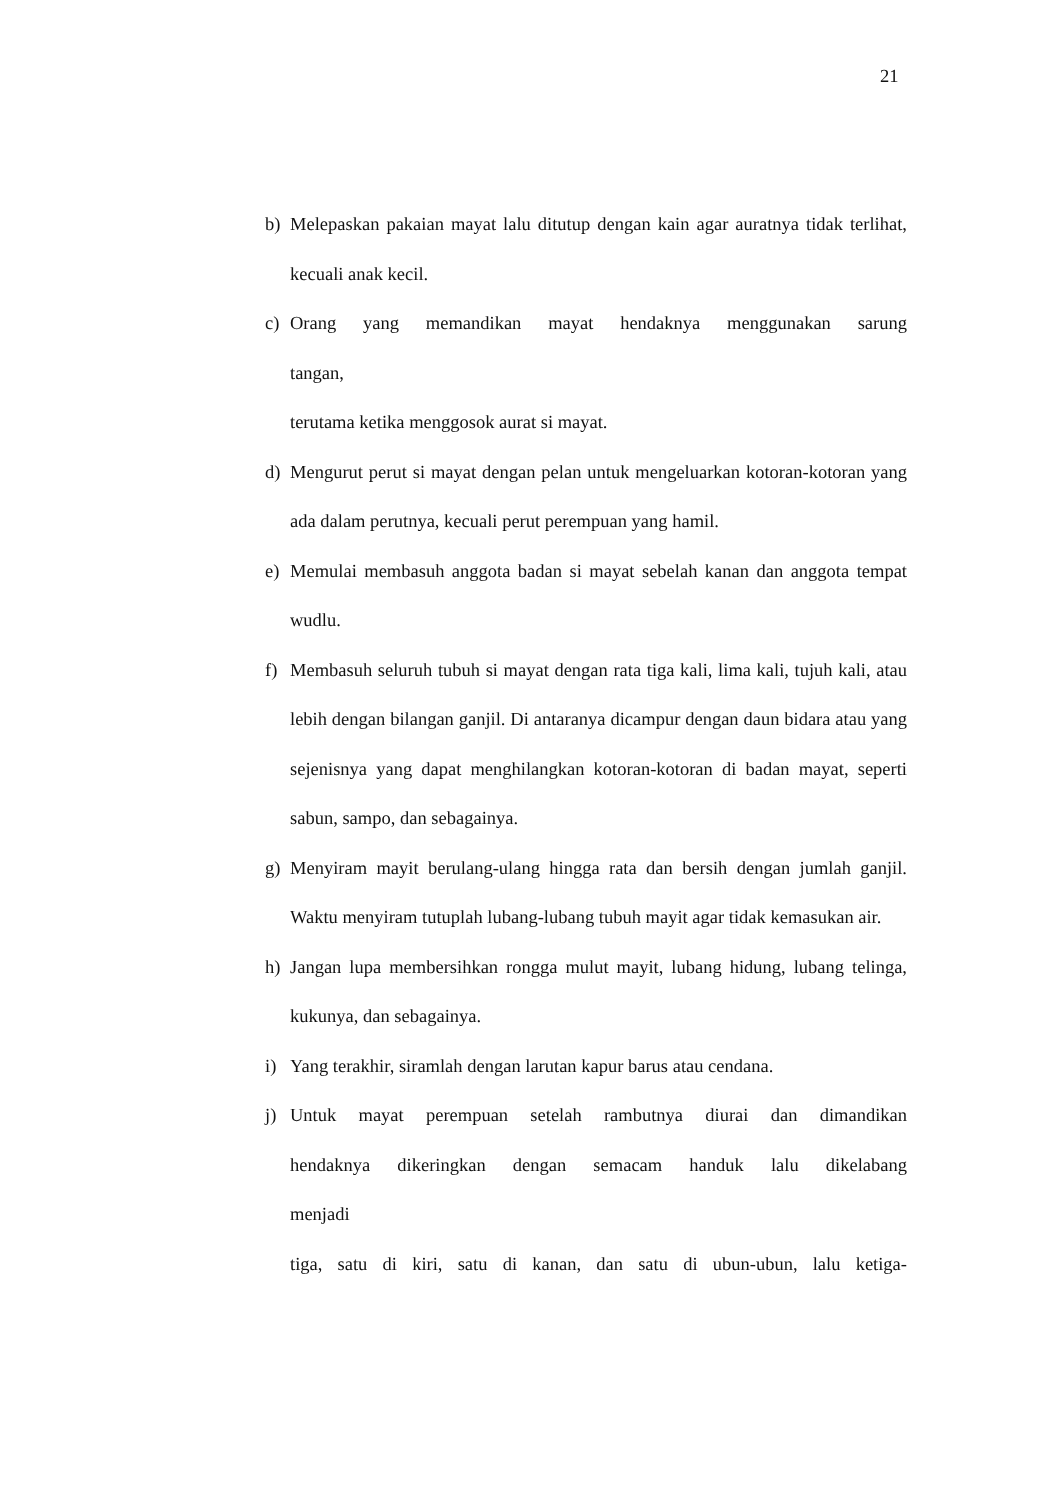21
b) Melepaskan pakaian mayat lalu ditutup dengan kain agar auratnya tidak terlihat, kecuali anak kecil.
c) Orang yang memandikan mayat hendaknya menggunakan sarung
tangan,
terutama ketika menggosok aurat si mayat.
d) Mengurut perut si mayat dengan pelan untuk mengeluarkan kotoran-kotoran yang ada dalam perutnya, kecuali perut perempuan yang hamil.
e) Memulai membasuh anggota badan si mayat sebelah kanan dan anggota tempat wudlu.
f) Membasuh seluruh tubuh si mayat dengan rata tiga kali, lima kali, tujuh kali, atau lebih dengan bilangan ganjil. Di antaranya dicampur dengan daun bidara atau yang sejenisnya yang dapat menghilangkan kotoran-kotoran di badan mayat, seperti sabun, sampo, dan sebagainya.
g) Menyiram mayit berulang-ulang hingga rata dan bersih dengan jumlah ganjil. Waktu menyiram tutuplah lubang-lubang tubuh mayit agar tidak kemasukan air.
h) Jangan lupa membersihkan rongga mulut mayit, lubang hidung, lubang telinga, kukunya, dan sebagainya.
i) Yang terakhir, siramlah dengan larutan kapur barus atau cendana.
j) Untuk mayat perempuan setelah rambutnya diurai dan dimandikan
hendaknya dikeringkan dengan semacam handuk lalu dikelabang
menjadi
tiga, satu di kiri, satu di kanan, dan satu di ubun-ubun, lalu ketiga-